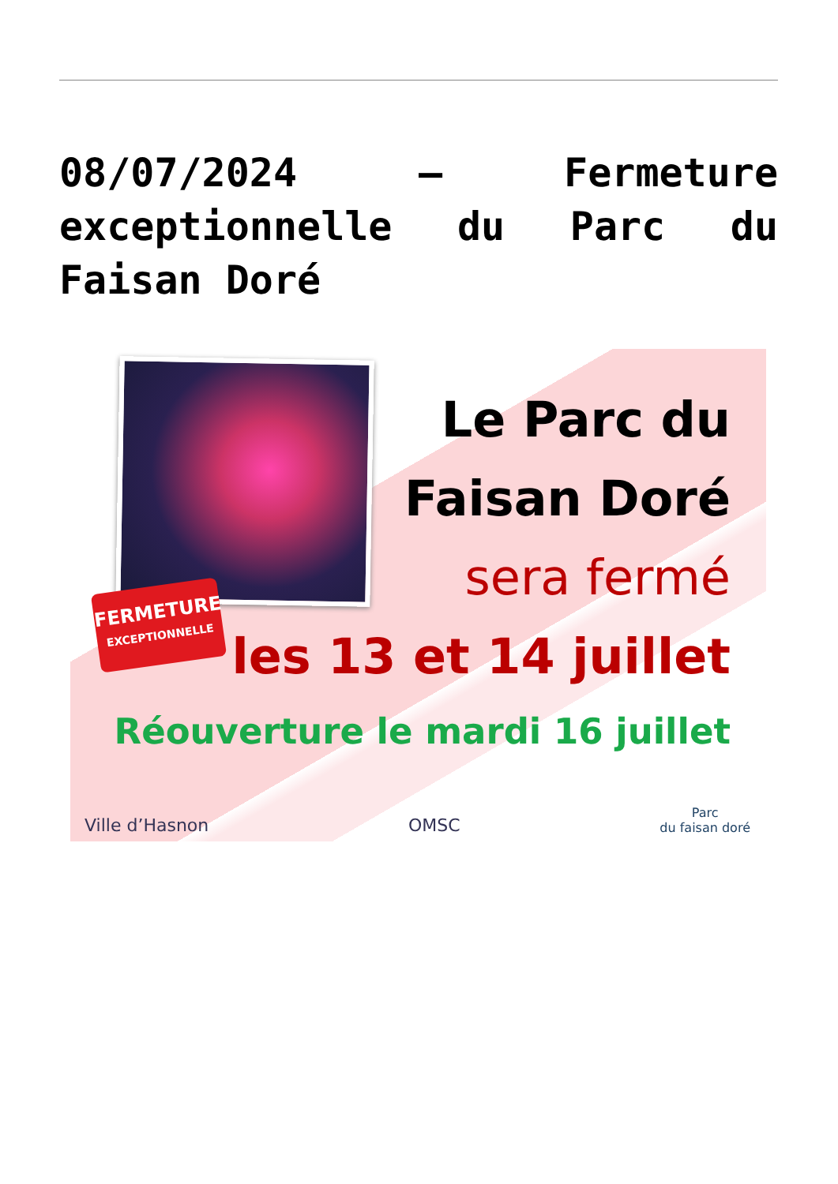08/07/2024 – Fermeture exceptionnelle du Parc du Faisan Doré
FERMETURE
EXCEPTIONNELLE
Le Parc du
Faisan Doré
sera fermé
les 13 et 14 juillet
Réouverture le mardi 16 juillet
Ville d’Hasnon OMSC Parc
du faisan doré